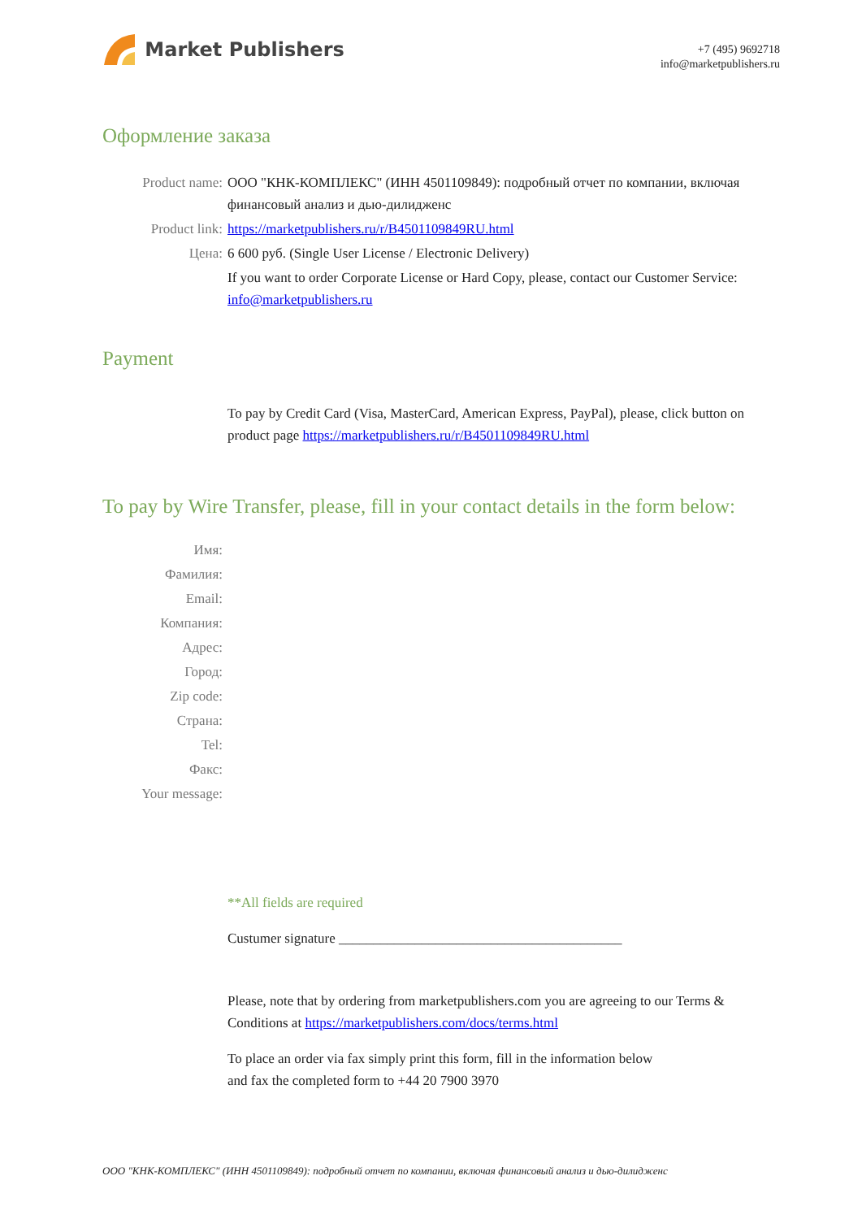Market Publishers
+7 (495) 9692718
info@marketpublishers.ru
Оформление заказа
Product name: ООО "КНК-КОМПЛЕКС" (ИНН 4501109849): подробный отчет по компании, включая финансовый анализ и дью-дилидженс
Product link: https://marketpublishers.ru/r/B4501109849RU.html
Цена: 6 600 руб. (Single User License / Electronic Delivery)
If you want to order Corporate License or Hard Copy, please, contact our Customer Service:
info@marketpublishers.ru
Payment
To pay by Credit Card (Visa, MasterCard, American Express, PayPal), please, click button on product page https://marketpublishers.ru/r/B4501109849RU.html
To pay by Wire Transfer, please, fill in your contact details in the form below:
Имя:
Фамилия:
Email:
Компания:
Адрес:
Город:
Zip code:
Страна:
Tel:
Факс:
Your message:
**All fields are required
Custumer signature _________________________________________
Please, note that by ordering from marketpublishers.com you are agreeing to our Terms & Conditions at https://marketpublishers.com/docs/terms.html
To place an order via fax simply print this form, fill in the information below
and fax the completed form to +44 20 7900 3970
ООО "КНК-КОМПЛЕКС" (ИНН 4501109849): подробный отчет по компании, включая финансовый анализ и дью-дилидженс